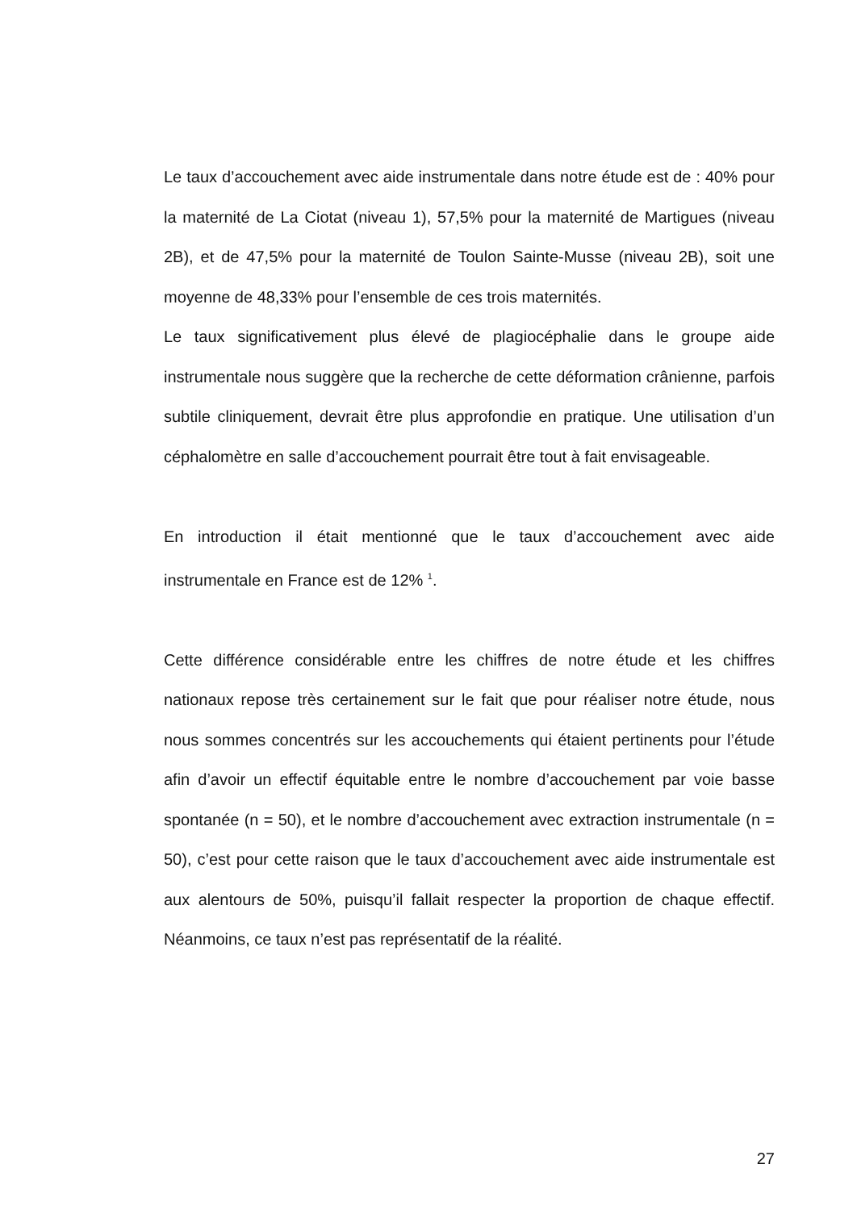Le taux d’accouchement avec aide instrumentale dans notre étude est de : 40% pour la maternité de La Ciotat (niveau 1), 57,5% pour la maternité de Martigues (niveau 2B), et de 47,5% pour la maternité de Toulon Sainte-Musse (niveau 2B), soit une moyenne de 48,33% pour l’ensemble de ces trois maternités.
Le taux significativement plus élevé de plagiocéphalie dans le groupe aide instrumentale nous suggère que la recherche de cette déformation crânienne, parfois subtile cliniquement, devrait être plus approfondie en pratique. Une utilisation d’un céphalomètre en salle d’accouchement pourrait être tout à fait envisageable.
En introduction il était mentionné que le taux d’accouchement avec aide instrumentale en France est de 12% <sup>1</sup>.
Cette différence considérable entre les chiffres de notre étude et les chiffres nationaux repose très certainement sur le fait que pour réaliser notre étude, nous nous sommes concentrés sur les accouchements qui étaient pertinents pour l’étude afin d’avoir un effectif équitable entre le nombre d’accouchement par voie basse spontanée (n = 50), et le nombre d’accouchement avec extraction instrumentale (n = 50), c’est pour cette raison que le taux d’accouchement avec aide instrumentale est aux alentours de 50%, puisqu’il fallait respecter la proportion de chaque effectif. Néanmoins, ce taux n’est pas représentatif de la réalité.
27